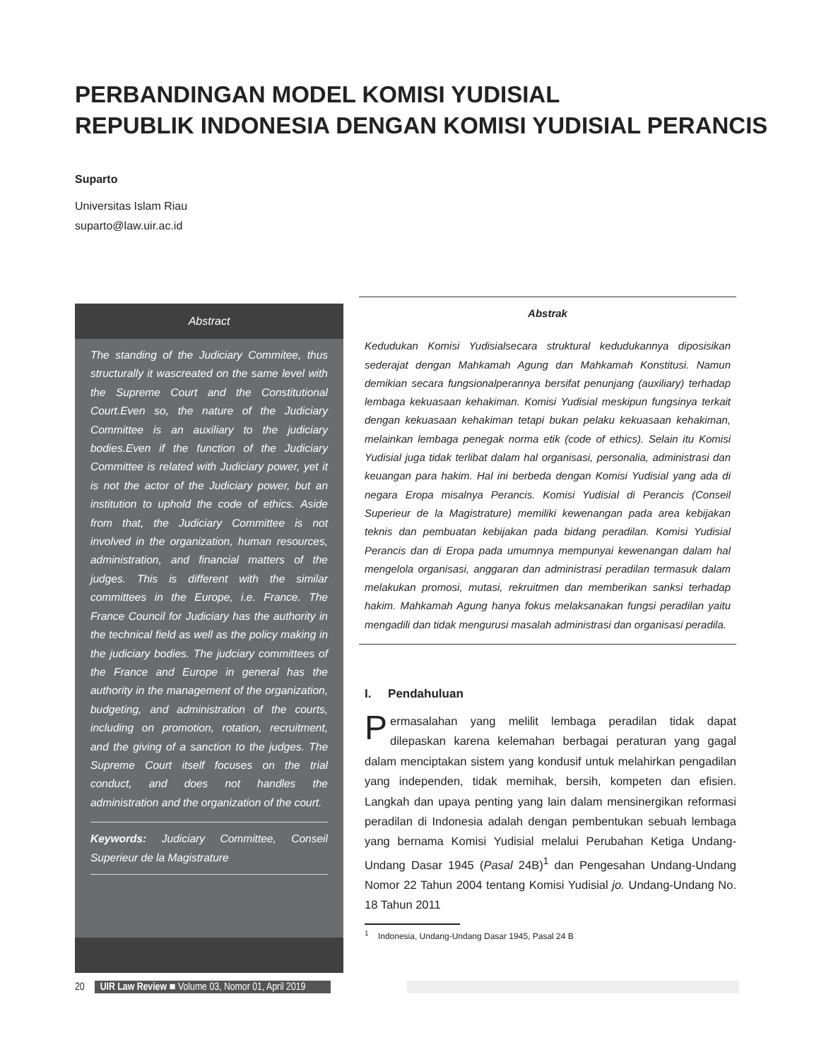PERBANDINGAN MODEL KOMISI YUDISIAL
REPUBLIK INDONESIA DENGAN KOMISI YUDISIAL PERANCIS
Suparto
Universitas Islam Riau
suparto@law.uir.ac.id
Abstract
The standing of the Judiciary Commitee, thus structurally it wascreated on the same level with the Supreme Court and the Constitutional Court.Even so, the nature of the Judiciary Committee is an auxiliary to the judiciary bodies.Even if the function of the Judiciary Committee is related with Judiciary power, yet it is not the actor of the Judiciary power, but an institution to uphold the code of ethics. Aside from that, the Judiciary Committee is not involved in the organization, human resources, administration, and financial matters of the judges. This is different with the similar committees in the Europe, i.e. France. The France Council for Judiciary has the authority in the technical field as well as the policy making in the judiciary bodies. The judciary committees of the France and Europe in general has the authority in the management of the organization, budgeting, and administration of the courts, including on promotion, rotation, recruitment, and the giving of a sanction to the judges. The Supreme Court itself focuses on the trial conduct, and does not handles the administration and the organization of the court.
Keywords: Judiciary Committee, Conseil Superieur de la Magistrature
Abstrak
Kedudukan Komisi Yudisialsecara struktural kedudukannya diposisikan sederajat dengan Mahkamah Agung dan Mahkamah Konstitusi. Namun demikian secara fungsionalperannya bersifat penunjang (auxiliary) terhadap lembaga kekuasaan kehakiman. Komisi Yudisial meskipun fungsinya terkait dengan kekuasaan kehakiman tetapi bukan pelaku kekuasaan kehakiman, melainkan lembaga penegak norma etik (code of ethics). Selain itu Komisi Yudisial juga tidak terlibat dalam hal organisasi, personalia, administrasi dan keuangan para hakim. Hal ini berbeda dengan Komisi Yudisial yang ada di negara Eropa misalnya Perancis. Komisi Yudisial di Perancis (Conseil Superieur de la Magistrature) memiliki kewenangan pada area kebijakan teknis dan pembuatan kebijakan pada bidang peradilan. Komisi Yudisial Perancis dan di Eropa pada umumnya mempunyai kewenangan dalam hal mengelola organisasi, anggaran dan administrasi peradilan termasuk dalam melakukan promosi, mutasi, rekruitmen dan memberikan sanksi terhadap hakim. Mahkamah Agung hanya fokus melaksanakan fungsi peradilan yaitu mengadili dan tidak mengurusi masalah administrasi dan organisasi peradila.
I. Pendahuluan
Permasalahan yang melilit lembaga peradilan tidak dapat dilepaskan karena kelemahan berbagai peraturan yang gagal dalam menciptakan sistem yang kondusif untuk melahirkan pengadilan yang independen, tidak memihak, bersih, kompeten dan efisien. Langkah dan upaya penting yang lain dalam mensinergikan reformasi peradilan di Indonesia adalah dengan pembentukan sebuah lembaga yang bernama Komisi Yudisial melalui Perubahan Ketiga Undang-Undang Dasar 1945 (Pasal 24B)<sup>1</sup> dan Pengesahan Undang-Undang Nomor 22 Tahun 2004 tentang Komisi Yudisial jo. Undang-Undang No. 18 Tahun 2011
<sup>1</sup> Indonesia, Undang-Undang Dasar 1945, Pasal 24 B
20 UIR Law Review ■ Volume 03, Nomor 01, April 2019